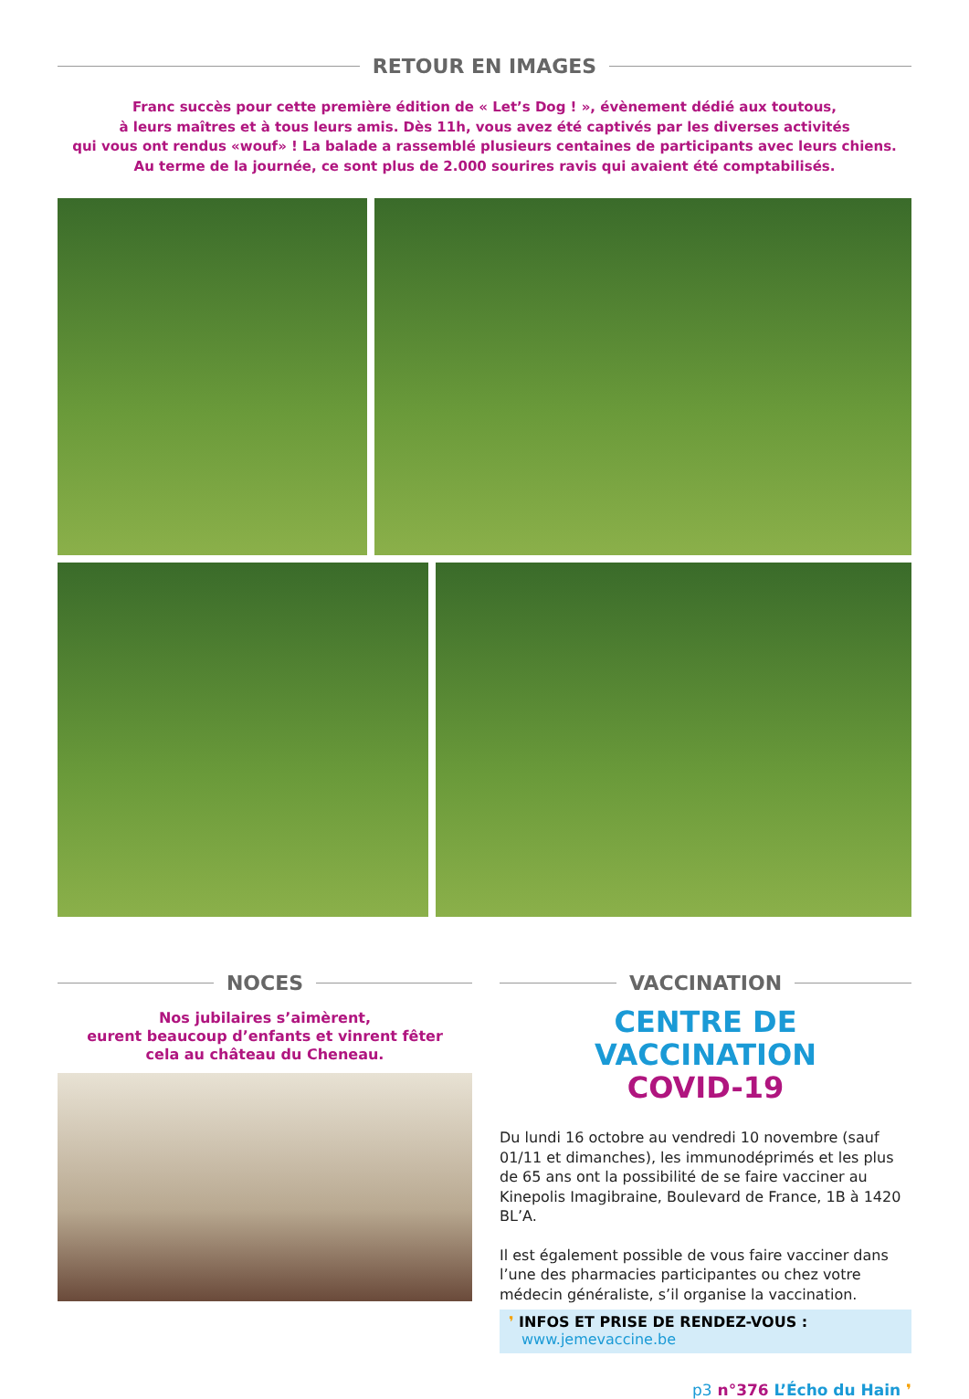RETOUR EN IMAGES
Franc succès pour cette première édition de « Let’s Dog ! », évènement dédié aux toutous,
à leurs maîtres et à tous leurs amis. Dès 11h, vous avez été captivés par les diverses activités
qui vous ont rendus «wouf» ! La balade a rassemblé plusieurs centaines de participants avec leurs chiens.
Au terme de la journée, ce sont plus de 2.000 sourires ravis qui avaient été comptabilisés.
NOCES
Nos jubilaires s’aimèrent,
eurent beaucoup d’enfants et vinrent fêter
cela au château du Cheneau.
VACCINATION
CENTRE DE VACCINATION
COVID-19
Du lundi 16 octobre au vendredi 10 novembre (sauf 01/11 et dimanches), les immunodéprimés et les plus de 65 ans ont la possibilité de se faire vacciner au Kinepolis Imagibraine, Boulevard de France, 1B à 1420 BL’A.
Il est également possible de vous faire vacciner dans l’une des pharmacies participantes ou chez votre médecin généraliste, s’il organise la vaccination.
❜ INFOS ET PRISE DE RENDEZ-VOUS :
www.jemevaccine.be
p3 n°376 L’Écho du Hain ❜